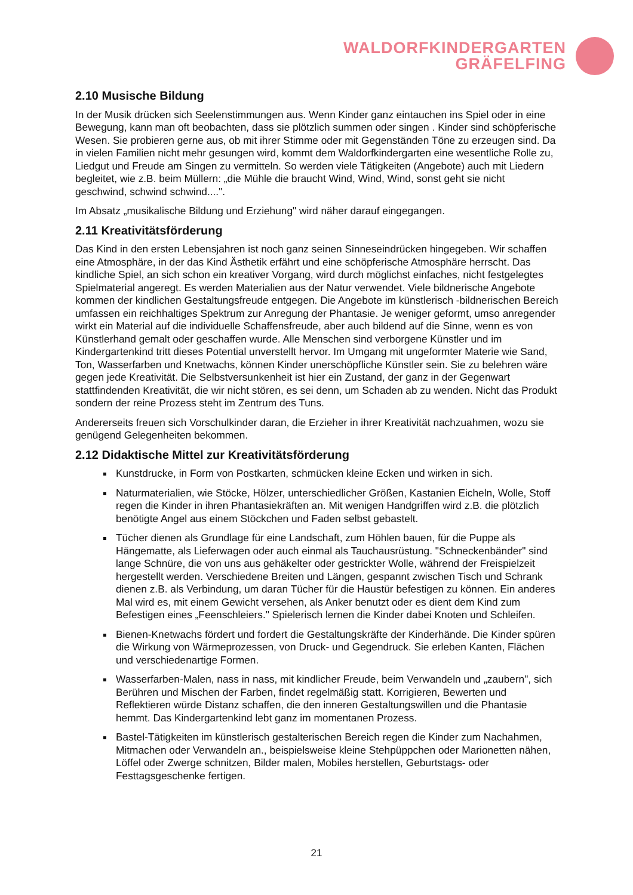WALDORFKINDERGARTEN
GRÄFELFING
2.10 Musische Bildung
In der Musik drücken sich Seelenstimmungen aus. Wenn Kinder ganz eintauchen ins Spiel oder in eine Bewegung, kann man oft beobachten, dass sie plötzlich summen oder singen . Kinder sind schöpferische Wesen. Sie probieren gerne aus, ob mit ihrer Stimme oder mit Gegenständen Töne zu erzeugen sind. Da in vielen Familien nicht mehr gesungen wird, kommt dem Waldorfkindergarten eine wesentliche Rolle zu, Liedgut und Freude am Singen zu vermitteln. So werden viele Tätigkeiten (Angebote) auch mit Liedern begleitet, wie z.B. beim Müllern: „die Mühle die braucht Wind, Wind, Wind, sonst geht sie nicht geschwind, schwind schwind....".
Im Absatz „musikalische Bildung und Erziehung" wird näher darauf eingegangen.
2.11 Kreativitätsförderung
Das Kind in den ersten Lebensjahren ist noch ganz seinen Sinneseindrücken hingegeben. Wir schaffen eine Atmosphäre, in der das Kind Ästhetik erfährt und eine schöpferische Atmosphäre herrscht. Das kindliche Spiel, an sich schon ein kreativer Vorgang, wird durch möglichst einfaches, nicht festgelegtes Spielmaterial angeregt. Es werden Materialien aus der Natur verwendet. Viele bildnerische Angebote kommen der kindlichen Gestaltungsfreude entgegen. Die Angebote im künstlerisch -bildnerischen Bereich umfassen ein reichhaltiges Spektrum zur Anregung der Phantasie. Je weniger geformt, umso anregender wirkt ein Material auf die individuelle Schaffensfreude, aber auch bildend auf die Sinne, wenn es von Künstlerhand gemalt oder geschaffen wurde. Alle Menschen sind verborgene Künstler und im Kindergartenkind tritt dieses Potential unverstellt hervor. Im Umgang mit ungeformter Materie wie Sand, Ton, Wasserfarben und Knetwachs, können Kinder unerschöpfliche Künstler sein. Sie zu belehren wäre gegen jede Kreativität. Die Selbstversunkenheit ist hier ein Zustand, der ganz in der Gegenwart stattfindenden Kreativität, die wir nicht stören, es sei denn, um Schaden ab zu wenden. Nicht das Produkt sondern der reine Prozess steht im Zentrum des Tuns.
Andererseits freuen sich Vorschulkinder daran, die Erzieher in ihrer Kreativität nachzuahmen, wozu sie genügend Gelegenheiten bekommen.
2.12 Didaktische Mittel zur Kreativitätsförderung
Kunstdrucke, in Form von Postkarten, schmücken kleine Ecken und wirken in sich.
Naturmaterialien, wie Stöcke, Hölzer, unterschiedlicher Größen, Kastanien Eicheln, Wolle, Stoff regen die Kinder in ihren Phantasiekräften an. Mit wenigen Handgriffen wird z.B. die plötzlich benötigte Angel aus einem Stöckchen und Faden selbst gebastelt.
Tücher dienen als Grundlage für eine Landschaft, zum Höhlen bauen, für die Puppe als Hängematte, als Lieferwagen oder auch einmal als Tauchausrüstung. "Schneckenbänder" sind lange Schnüre, die von uns aus gehäkelter oder gestrickter Wolle, während der Freispielzeit hergestellt werden. Verschiedene Breiten und Längen, gespannt zwischen Tisch und Schrank dienen z.B. als Verbindung, um daran Tücher für die Haustür befestigen zu können. Ein anderes Mal wird es, mit einem Gewicht versehen, als Anker benutzt oder es dient dem Kind zum Befestigen eines „Feenschleiers." Spielerisch lernen die Kinder dabei Knoten und Schleifen.
Bienen-Knetwachs fördert und fordert die Gestaltungskräfte der Kinderhände. Die Kinder spüren die Wirkung von Wärmeprozessen, von Druck- und Gegendruck. Sie erleben Kanten, Flächen und verschiedenartige Formen.
Wasserfarben-Malen, nass in nass, mit kindlicher Freude, beim Verwandeln und „zaubern", sich Berühren und Mischen der Farben, findet regelmäßig statt. Korrigieren, Bewerten und Reflektieren würde Distanz schaffen, die den inneren Gestaltungswillen und die Phantasie hemmt. Das Kindergartenkind lebt ganz im momentanen Prozess.
Bastel-Tätigkeiten im künstlerisch gestalterischen Bereich regen die Kinder zum Nachahmen, Mitmachen oder Verwandeln an., beispielsweise kleine Stehpüppchen oder Marionetten nähen, Löffel oder Zwerge schnitzen, Bilder malen, Mobiles herstellen, Geburtstags- oder Festtagsgeschenke fertigen.
21